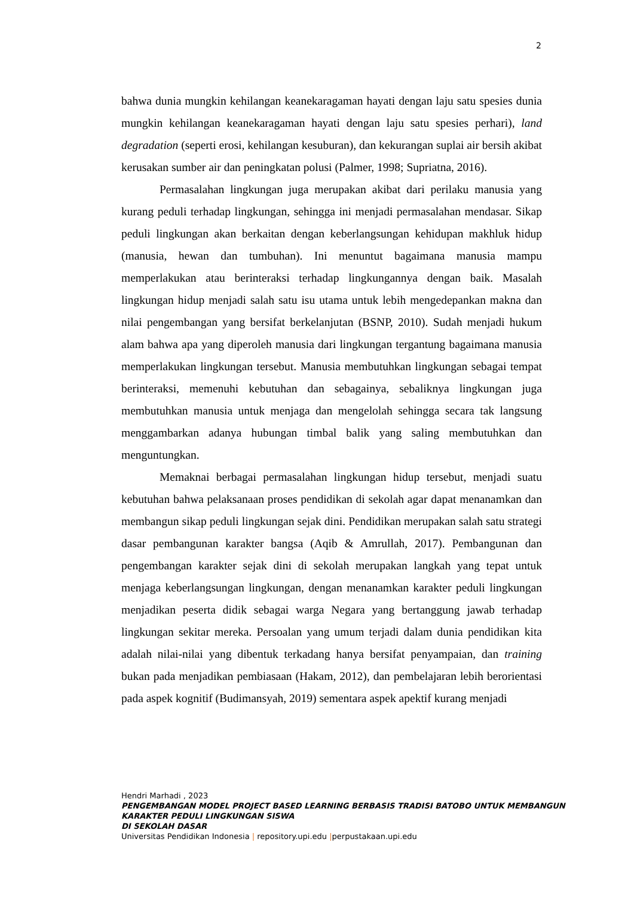2
bahwa dunia mungkin kehilangan keanekaragaman hayati dengan laju satu spesies dunia mungkin kehilangan keanekaragaman hayati dengan laju satu spesies perhari), land degradation (seperti erosi, kehilangan kesuburan), dan kekurangan suplai air bersih akibat kerusakan sumber air dan peningkatan polusi (Palmer, 1998; Supriatna, 2016).
Permasalahan lingkungan juga merupakan akibat dari perilaku manusia yang kurang peduli terhadap lingkungan, sehingga ini menjadi permasalahan mendasar. Sikap peduli lingkungan akan berkaitan dengan keberlangsungan kehidupan makhluk hidup (manusia, hewan dan tumbuhan). Ini menuntut bagaimana manusia mampu memperlakukan atau berinteraksi terhadap lingkungannya dengan baik. Masalah lingkungan hidup menjadi salah satu isu utama untuk lebih mengedepankan makna dan nilai pengembangan yang bersifat berkelanjutan (BSNP, 2010). Sudah menjadi hukum alam bahwa apa yang diperoleh manusia dari lingkungan tergantung bagaimana manusia memperlakukan lingkungan tersebut. Manusia membutuhkan lingkungan sebagai tempat berinteraksi, memenuhi kebutuhan dan sebagainya, sebaliknya lingkungan juga membutuhkan manusia untuk menjaga dan mengelolah sehingga secara tak langsung menggambarkan adanya hubungan timbal balik yang saling membutuhkan dan menguntungkan.
Memaknai berbagai permasalahan lingkungan hidup tersebut, menjadi suatu kebutuhan bahwa pelaksanaan proses pendidikan di sekolah agar dapat menanamkan dan membangun sikap peduli lingkungan sejak dini. Pendidikan merupakan salah satu strategi dasar pembangunan karakter bangsa (Aqib & Amrullah, 2017). Pembangunan dan pengembangan karakter sejak dini di sekolah merupakan langkah yang tepat untuk menjaga keberlangsungan lingkungan, dengan menanamkan karakter peduli lingkungan menjadikan peserta didik sebagai warga Negara yang bertanggung jawab terhadap lingkungan sekitar mereka. Persoalan yang umum terjadi dalam dunia pendidikan kita adalah nilai-nilai yang dibentuk terkadang hanya bersifat penyampaian, dan training bukan pada menjadikan pembiasaan (Hakam, 2012), dan pembelajaran lebih berorientasi pada aspek kognitif (Budimansyah, 2019) sementara aspek apektif kurang menjadi
Hendri Marhadi , 2023
PENGEMBANGAN MODEL PROJECT BASED LEARNING BERBASIS TRADISI BATOBO UNTUK MEMBANGUN KARAKTER PEDULI LINGKUNGAN SISWA
DI SEKOLAH DASAR
Universitas Pendidikan Indonesia | repository.upi.edu |perpustakaan.upi.edu